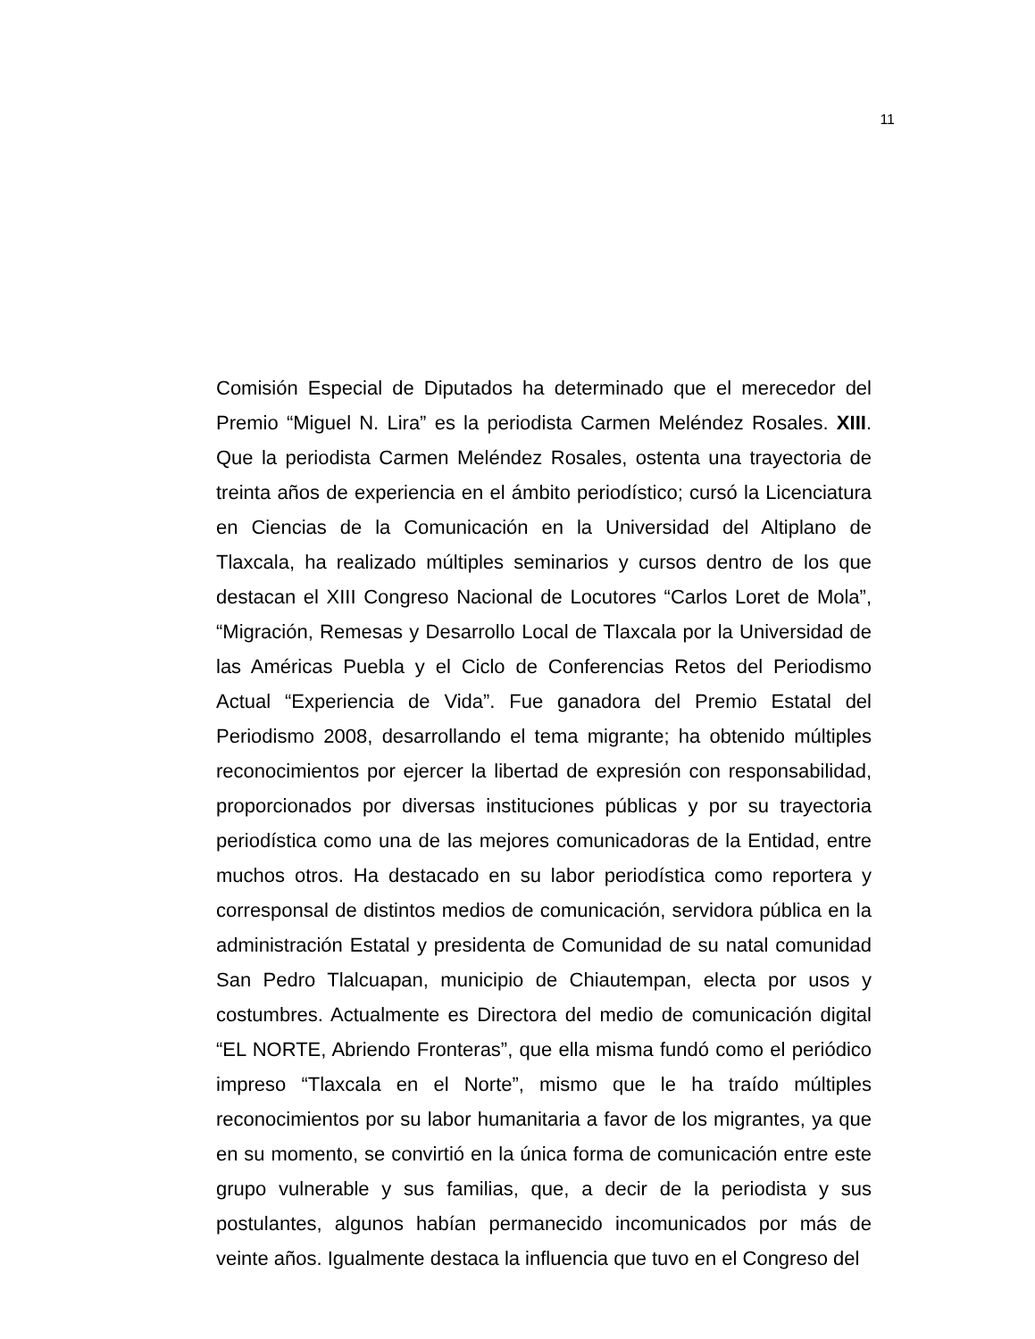11
Comisión Especial de Diputados ha determinado que el merecedor del Premio “Miguel N. Lira” es la periodista Carmen Meléndez Rosales. XIII. Que la periodista Carmen Meléndez Rosales, ostenta una trayectoria de treinta años de experiencia en el ámbito periodístico; cursó la Licenciatura en Ciencias de la Comunicación en la Universidad del Altiplano de Tlaxcala, ha realizado múltiples seminarios y cursos dentro de los que destacan el XIII Congreso Nacional de Locutores “Carlos Loret de Mola”, “Migración, Remesas y Desarrollo Local de Tlaxcala por la Universidad de las Américas Puebla y el Ciclo de Conferencias Retos del Periodismo Actual “Experiencia de Vida”. Fue ganadora del Premio Estatal del Periodismo 2008, desarrollando el tema migrante; ha obtenido múltiples reconocimientos por ejercer la libertad de expresión con responsabilidad, proporcionados por diversas instituciones públicas y por su trayectoria periodística como una de las mejores comunicadoras de la Entidad, entre muchos otros. Ha destacado en su labor periodística como reportera y corresponsal de distintos medios de comunicación, servidora pública en la administración Estatal y presidenta de Comunidad de su natal comunidad San Pedro Tlalcuapan, municipio de Chiautempan, electa por usos y costumbres. Actualmente es Directora del medio de comunicación digital “EL NORTE, Abriendo Fronteras”, que ella misma fundó como el periódico impreso “Tlaxcala en el Norte”, mismo que le ha traído múltiples reconocimientos por su labor humanitaria a favor de los migrantes, ya que en su momento, se convirtió en la única forma de comunicación entre este grupo vulnerable y sus familias, que, a decir de la periodista y sus postulantes, algunos habían permanecido incomunicados por más de veinte años. Igualmente destaca la influencia que tuvo en el Congreso del